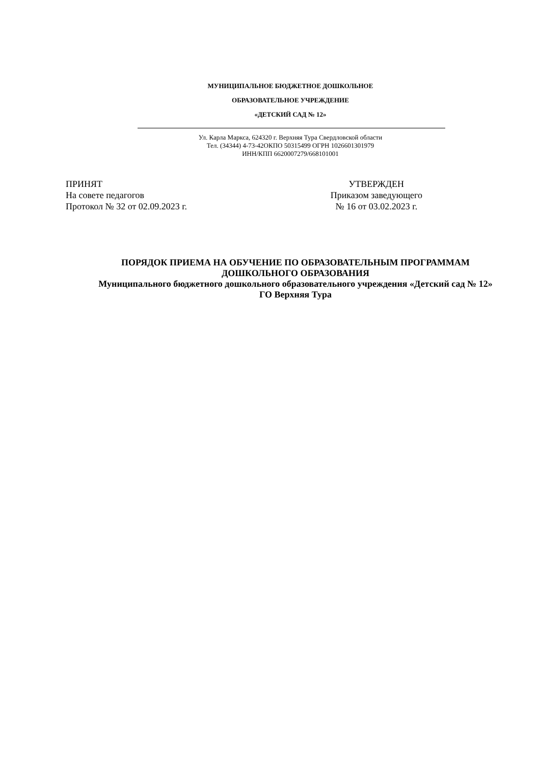МУНИЦИПАЛЬНОЕ БЮДЖЕТНОЕ ДОШКОЛЬНОЕ
ОБРАЗОВАТЕЛЬНОЕ УЧРЕЖДЕНИЕ
«ДЕТСКИЙ САД № 12»
Ул. Карла Маркса, 624320 г. Верхняя Тура Свердловской области
Тел. (34344) 4-73-42ОКПО 50315499 ОГРН 1026601301979
ИНН/КПП 6620007279/668101001
ПРИНЯТ
На совете педагогов
Протокол № 32 от 02.09.2023 г.
УТВЕРЖДЕН
Приказом заведующего
№ 16 от 03.02.2023 г.
ПОРЯДОК ПРИЕМА НА ОБУЧЕНИЕ ПО ОБРАЗОВАТЕЛЬНЫМ ПРОГРАММАМ ДОШКОЛЬНОГО ОБРАЗОВАНИЯ
Муниципального бюджетного дошкольного образовательного учреждения «Детский сад № 12» ГО Верхняя Тура